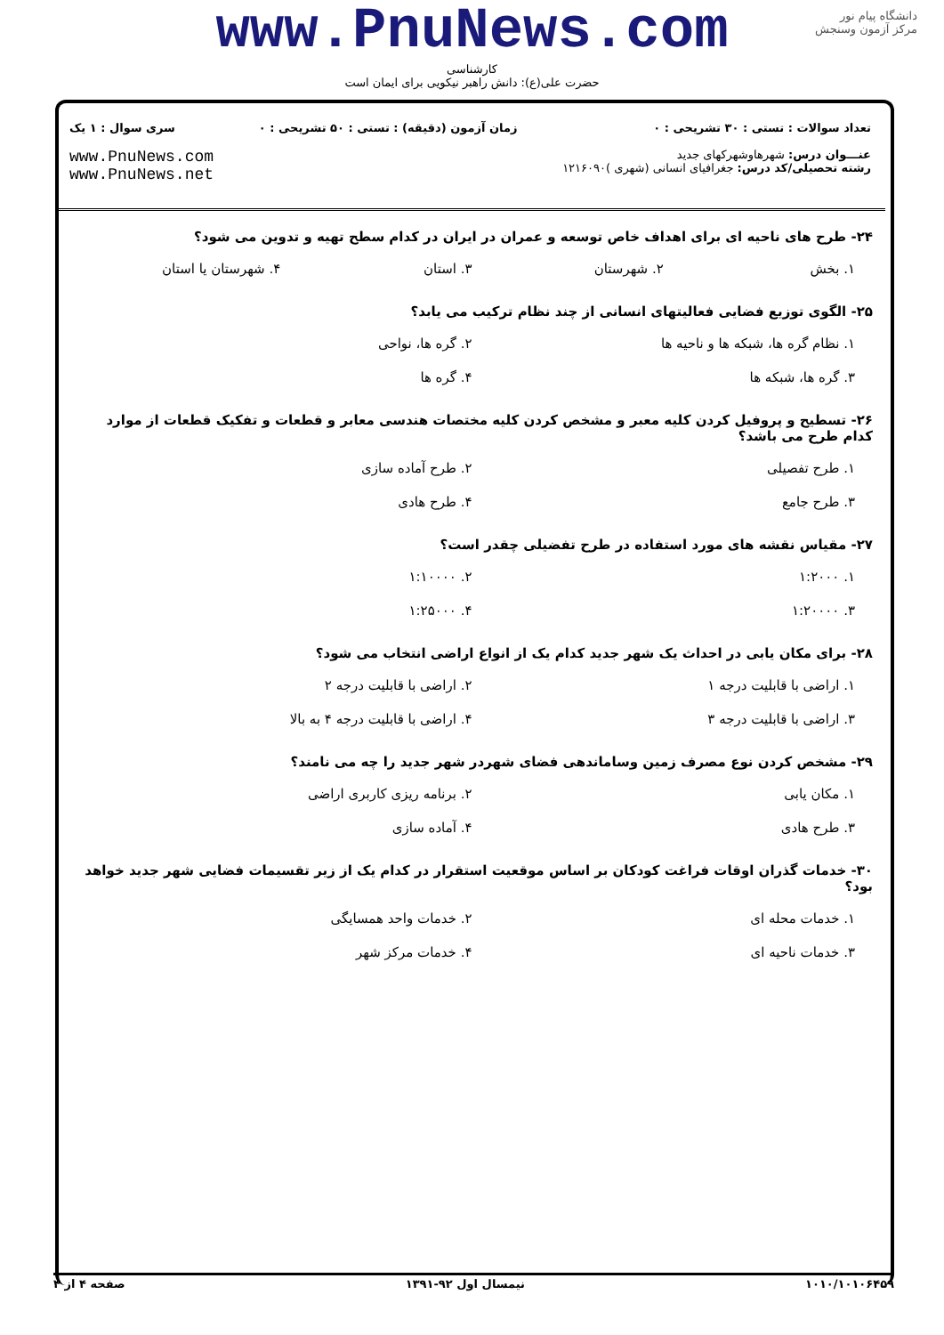دانشگاه پیام نور
مرکز آزمون وسنجش
www.PnuNews.com
کارشناسی
حضرت علی(ع): دانش راهبر نیکویی برای ایمان است
تعداد سوالات : تستی : ۳۰ تشریحی : ۰
عنـــوان درس: شهرهاوشهرکهای جدید
رشته تحصیلی/کد درس: جغرافیای انسانی (شهری )۱۲۱۶۰۹۰
زمان آزمون (دقیقه) : تستی : ۵۰ تشریحی : ۰
سری سوال : ۱ یک
www.PnuNews.com
www.PnuNews.net
۲۴- طرح های ناحیه ای برای اهداف خاص توسعه و عمران در ایران در کدام سطح تهیه و تدوین می شود؟
۱. بخش ۲. شهرستان ۳. استان ۴. شهرستان یا استان
۲۵- الگوی توزیع فضایی فعالیتهای انسانی از چند نظام ترکیب می یابد؟
۱. نظام گره ها، شبکه ها و ناحیه ها ۲. گره ها، نواحی
۳. گره ها، شبکه ها ۴. گره ها
۲۶- تسطیح و پروفیل کردن کلیه معبر و مشخص کردن کلیه مختصات هندسی معابر و قطعات و تفکیک قطعات از موارد کدام طرح می باشد؟
۱. طرح تفصیلی ۲. طرح آماده سازی
۳. طرح جامع ۴. طرح هادی
۲۷- مقیاس نقشه های مورد استفاده در طرح تفضیلی چقدر است؟
۱. ۱:۲۰۰۰ ۲. ۱:۱۰۰۰۰
۳. ۱:۲۰۰۰۰ ۴. ۱:۲۵۰۰۰
۲۸- برای مکان یابی در احداث یک شهر جدید کدام یک از انواع اراضی انتخاب می شود؟
۱. اراضی با قابلیت درجه ۱ ۲. اراضی با قابلیت درجه ۲
۳. اراضی با قابلیت درجه ۳ ۴. اراضی با قابلیت درجه ۴ به بالا
۲۹- مشخص کردن نوع مصرف زمین وساماندهی فضای شهردر شهر جدید را چه می نامند؟
۱. مکان یابی ۲. برنامه ریزی کاربری اراضی
۳. طرح هادی ۴. آماده سازی
۳۰- خدمات گذران اوقات فراغت کودکان بر اساس موقعیت استقرار در کدام یک از زیر تقسیمات فضایی شهر جدید خواهد بود؟
۱. خدمات محله ای ۲. خدمات واحد همسایگی
۳. خدمات ناحیه ای ۴. خدمات مرکز شهر
۱۰۱۰/۱۰۱۰۶۴۵۹ نیمسال اول ۹۲-۱۳۹۱ صفحه ۴ از ۴